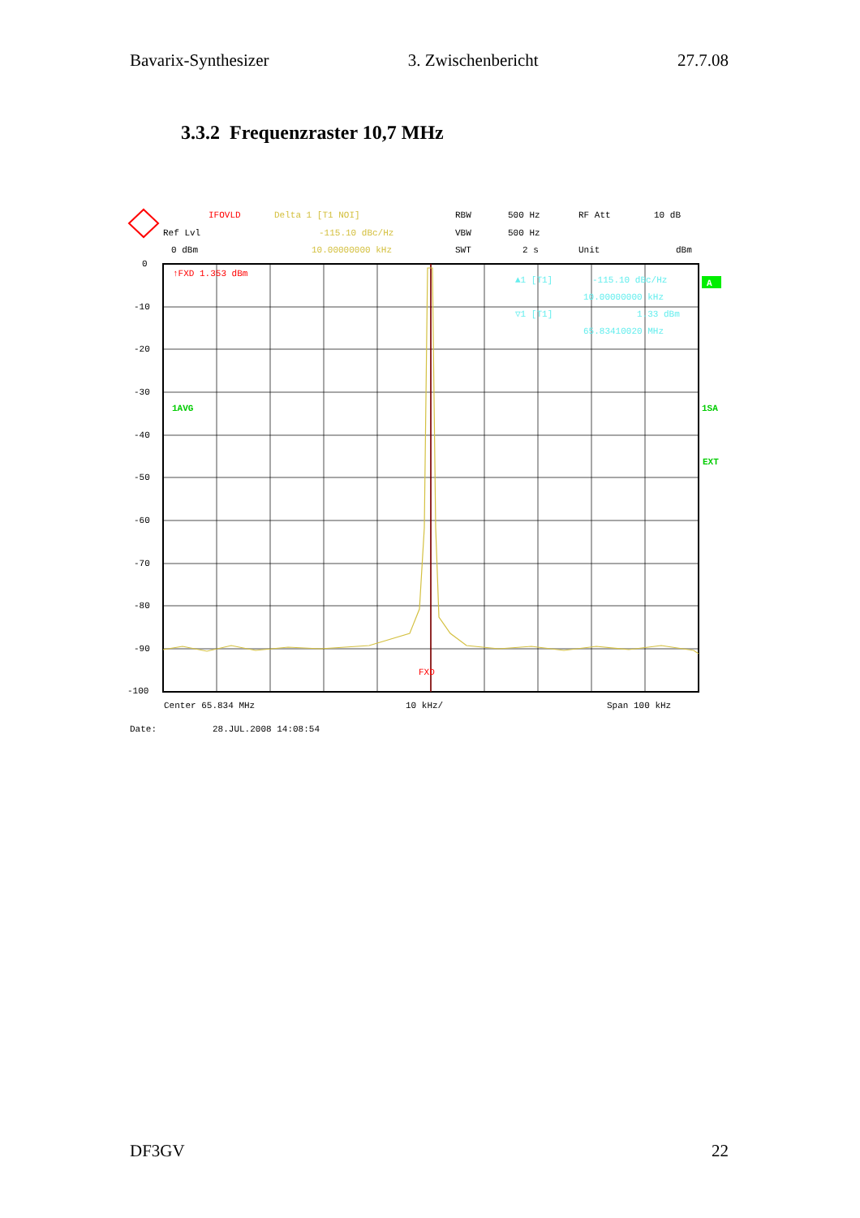Bavarix-Synthesizer 3. Zwischenbericht 27.7.08
3.3.2 Frequenzraster 10,7 MHz
IFOVLD
Delta 1 [T1 NOI]
RBW
500 Hz
RF Att
10 dB
Ref Lvl
-115.10 dBc/Hz
VBW
500 Hz
0 dBm
10.00000000 kHz
SWT
2 s
Unit
dBm
0
-10
-20
-30
-40
-50
-60
-70
-80
-90
-100
↑FXD 1.353 dBm
1AVG
▲1 [T1]
-115.10 dBc/Hz
10.00000000 kHz
▽1 [T1]
1.33 dBm
65.83410020 MHz
A
1SA
EXT
FXD
Center 65.834 MHz
10 kHz/
Span 100 kHz
Date:
28.JUL.2008 14:08:54
DF3GV 22